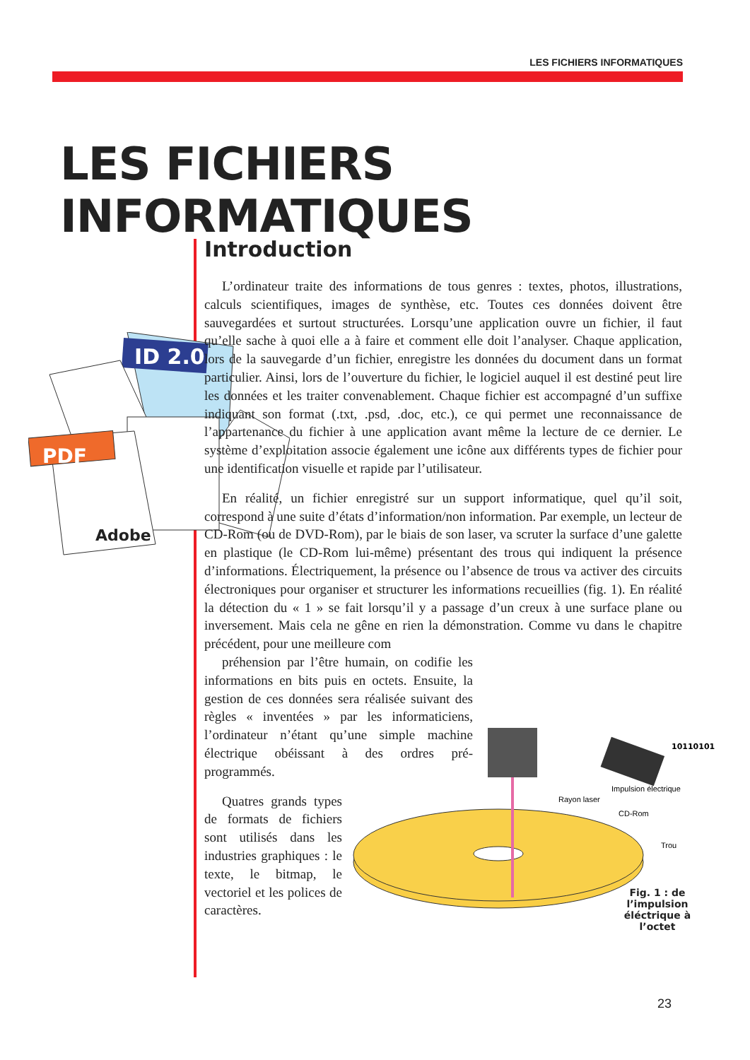LES FICHIERS INFORMATIQUES
LES FICHIERS INFORMATIQUES
ID 2.0
PDF
Adobe
Introduction
L’ordinateur traite des informations de tous genres : textes, photos, illustrations, calculs scientifiques, images de synthèse, etc. Toutes ces données doivent être sauvegardées et surtout structurées. Lorsqu’une application ouvre un fichier, il faut qu’elle sache à quoi elle a à faire et comment elle doit l’analyser. Chaque application, lors de la sauvegarde d’un fichier, enregistre les données du document dans un format particulier. Ainsi, lors de l’ouverture du fichier, le logiciel auquel il est destiné peut lire les données et les traiter convenablement. Chaque fichier est accompagné d’un suffixe indiquant son format (.txt, .psd, .doc, etc.), ce qui permet une reconnaissance de l’appartenance du fichier à une application avant même la lecture de ce dernier. Le système d’exploitation associe également une icône aux différents types de fichier pour une identification visuelle et rapide par l’utilisateur.
En réalité, un fichier enregistré sur un support informatique, quel qu’il soit, correspond à une suite d’états d’information/non information. Par exemple, un lecteur de CD-Rom (ou de DVD-Rom), par le biais de son laser, va scruter la surface d’une galette en plastique (le CD-Rom lui-même) présentant des trous qui indiquent la présence d’informations. Électriquement, la présence ou l’absence de trous va activer des circuits électroniques pour organiser et structurer les informations recueillies (fig. 1). En réalité la détection du « 1 » se fait lorsqu’il y a passage d’un creux à une surface plane ou inversement. Mais cela ne gêne en rien la démonstration. Comme vu dans le chapitre précédent, pour une meilleure com
préhension par l’être humain, on codifie les informations en bits puis en octets. Ensuite, la gestion de ces données sera réalisée suivant des règles « inventées » par les informaticiens, l’ordinateur n’étant qu’une simple machine électrique obéissant à des ordres pré-programmés.
Quatres grands types de formats de fichiers sont utilisés dans les industries graphiques : le texte, le bitmap, le vectoriel et les polices de caractères.
10110101
Rayon laser
Impulsion électrique
CD-Rom
Trou
Fig. 1 : de l’impulsion éléctrique à l’octet
23